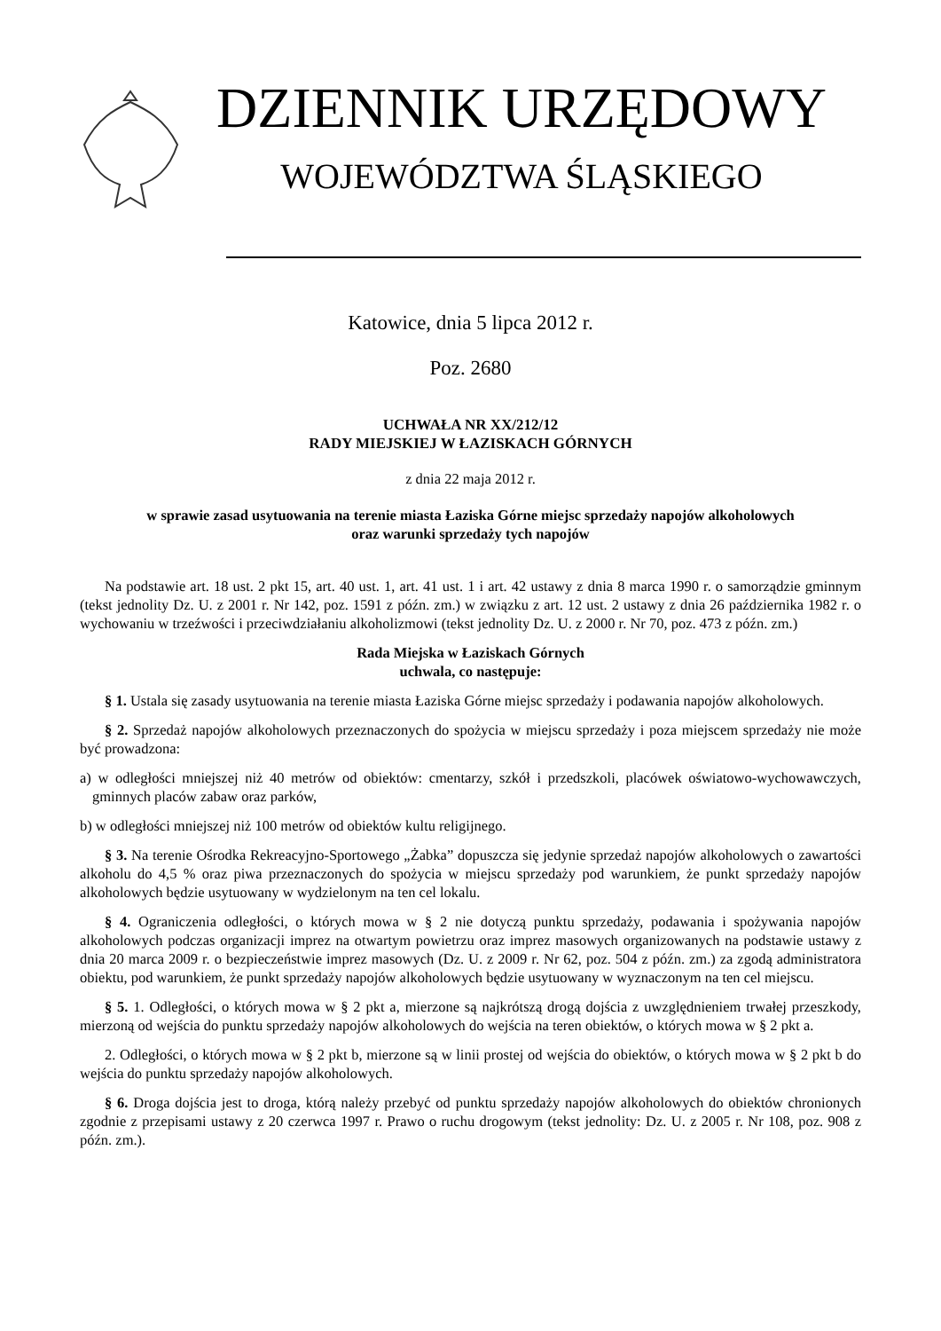DZIENNIK URZĘDOWY
WOJEWÓDZTWA ŚLĄSKIEGO
Katowice, dnia 5 lipca 2012 r.
Poz. 2680
UCHWAŁA NR XX/212/12
RADY MIEJSKIEJ W ŁAZISKACH GÓRNYCH
z dnia 22 maja 2012 r.
w sprawie zasad usytuowania na terenie miasta Łaziska Górne miejsc sprzedaży napojów alkoholowych
oraz warunki sprzedaży tych napojów
Na podstawie art. 18 ust. 2 pkt 15, art. 40 ust. 1, art. 41 ust. 1 i art. 42 ustawy z dnia 8 marca 1990 r. o samorządzie gminnym (tekst jednolity Dz. U. z 2001 r. Nr 142, poz. 1591 z późn. zm.) w związku z art. 12 ust. 2 ustawy z dnia 26 października 1982 r. o wychowaniu w trzeźwości i przeciwdziałaniu alkoholizmowi (tekst jednolity Dz. U. z 2000 r. Nr 70, poz. 473 z późn. zm.)
Rada Miejska w Łaziskach Górnych
uchwala, co następuje:
§ 1. Ustala się zasady usytuowania na terenie miasta Łaziska Górne miejsc sprzedaży i podawania napojów alkoholowych.
§ 2. Sprzedaż napojów alkoholowych przeznaczonych do spożycia w miejscu sprzedaży i poza miejscem sprzedaży nie może być prowadzona:
a) w odległości mniejszej niż 40 metrów od obiektów: cmentarzy, szkół i przedszkoli, placówek oświatowo-wychowawczych, gminnych placów zabaw oraz parków,
b) w odległości mniejszej niż 100 metrów od obiektów kultu religijnego.
§ 3. Na terenie Ośrodka Rekreacyjno-Sportowego „Żabka” dopuszcza się jedynie sprzedaż napojów alkoholowych o zawartości alkoholu do 4,5 % oraz piwa przeznaczonych do spożycia w miejscu sprzedaży pod warunkiem, że punkt sprzedaży napojów alkoholowych będzie usytuowany w wydzielonym na ten cel lokalu.
§ 4. Ograniczenia odległości, o których mowa w § 2 nie dotyczą punktu sprzedaży, podawania i spożywania napojów alkoholowych podczas organizacji imprez na otwartym powietrzu oraz imprez masowych organizowanych na podstawie ustawy z dnia 20 marca 2009 r. o bezpieczeństwie imprez masowych (Dz. U. z 2009 r. Nr 62, poz. 504 z późn. zm.) za zgodą administratora obiektu, pod warunkiem, że punkt sprzedaży napojów alkoholowych będzie usytuowany w wyznaczonym na ten cel miejscu.
§ 5. 1. Odległości, o których mowa w § 2 pkt a, mierzone są najkrótszą drogą dojścia z uwzględnieniem trwałej przeszkody, mierzoną od wejścia do punktu sprzedaży napojów alkoholowych do wejścia na teren obiektów, o których mowa w § 2 pkt a.
2. Odległości, o których mowa w § 2 pkt b, mierzone są w linii prostej od wejścia do obiektów, o których mowa w § 2 pkt b do wejścia do punktu sprzedaży napojów alkoholowych.
§ 6. Droga dojścia jest to droga, którą należy przebyć od punktu sprzedaży napojów alkoholowych do obiektów chronionych zgodnie z przepisami ustawy z 20 czerwca 1997 r. Prawo o ruchu drogowym (tekst jednolity: Dz. U. z 2005 r. Nr 108, poz. 908 z późn. zm.).